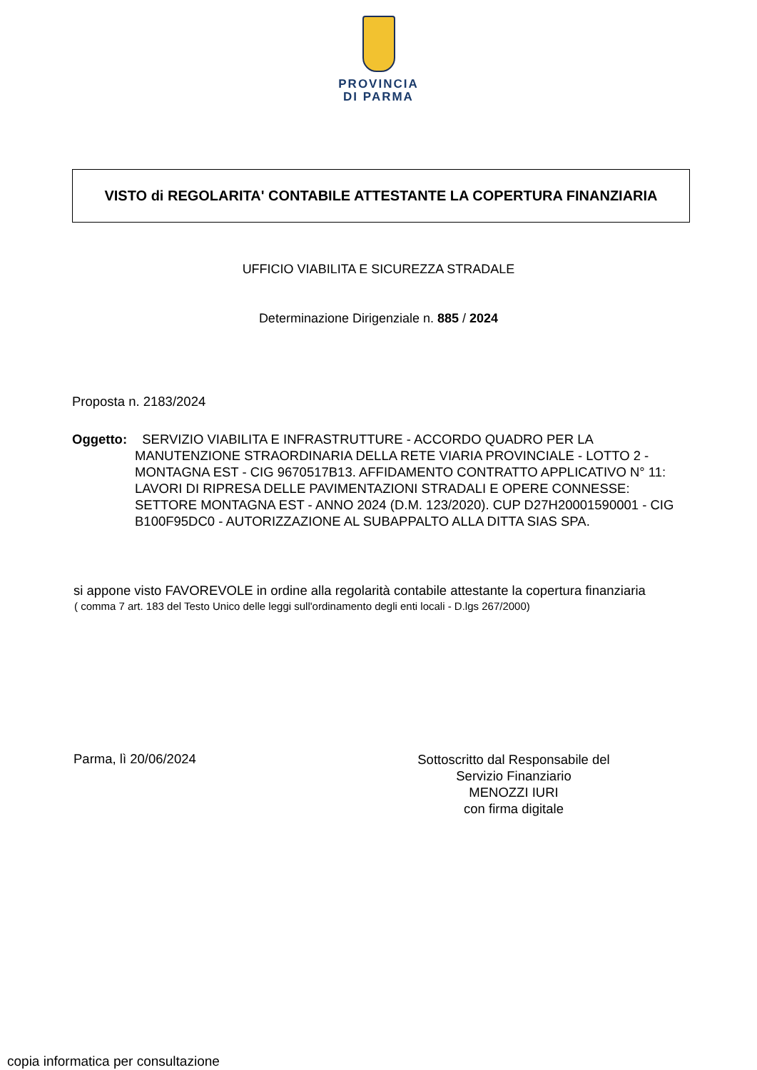PROVINCIA
DI PARMA
VISTO di REGOLARITA' CONTABILE ATTESTANTE LA COPERTURA FINANZIARIA
UFFICIO VIABILITA E SICUREZZA STRADALE
Determinazione Dirigenziale n. 885 / 2024
Proposta n. 2183/2024
Oggetto:
SERVIZIO VIABILITA E INFRASTRUTTURE - ACCORDO QUADRO PER LA MANUTENZIONE STRAORDINARIA DELLA RETE VIARIA PROVINCIALE - LOTTO 2 - MONTAGNA EST - CIG 9670517B13. AFFIDAMENTO CONTRATTO APPLICATIVO N° 11: LAVORI DI RIPRESA DELLE PAVIMENTAZIONI STRADALI E OPERE CONNESSE: SETTORE MONTAGNA EST - ANNO 2024 (D.M. 123/2020). CUP D27H20001590001 - CIG B100F95DC0 - AUTORIZZAZIONE AL SUBAPPALTO ALLA DITTA SIAS SPA.
si appone visto FAVOREVOLE in ordine alla regolarità contabile attestante la copertura finanziaria
( comma 7 art. 183 del Testo Unico delle leggi sull'ordinamento degli enti locali - D.lgs 267/2000)
Parma, lì 20/06/2024
Sottoscritto dal Responsabile del
Servizio Finanziario
MENOZZI IURI
con firma digitale
copia informatica per consultazione